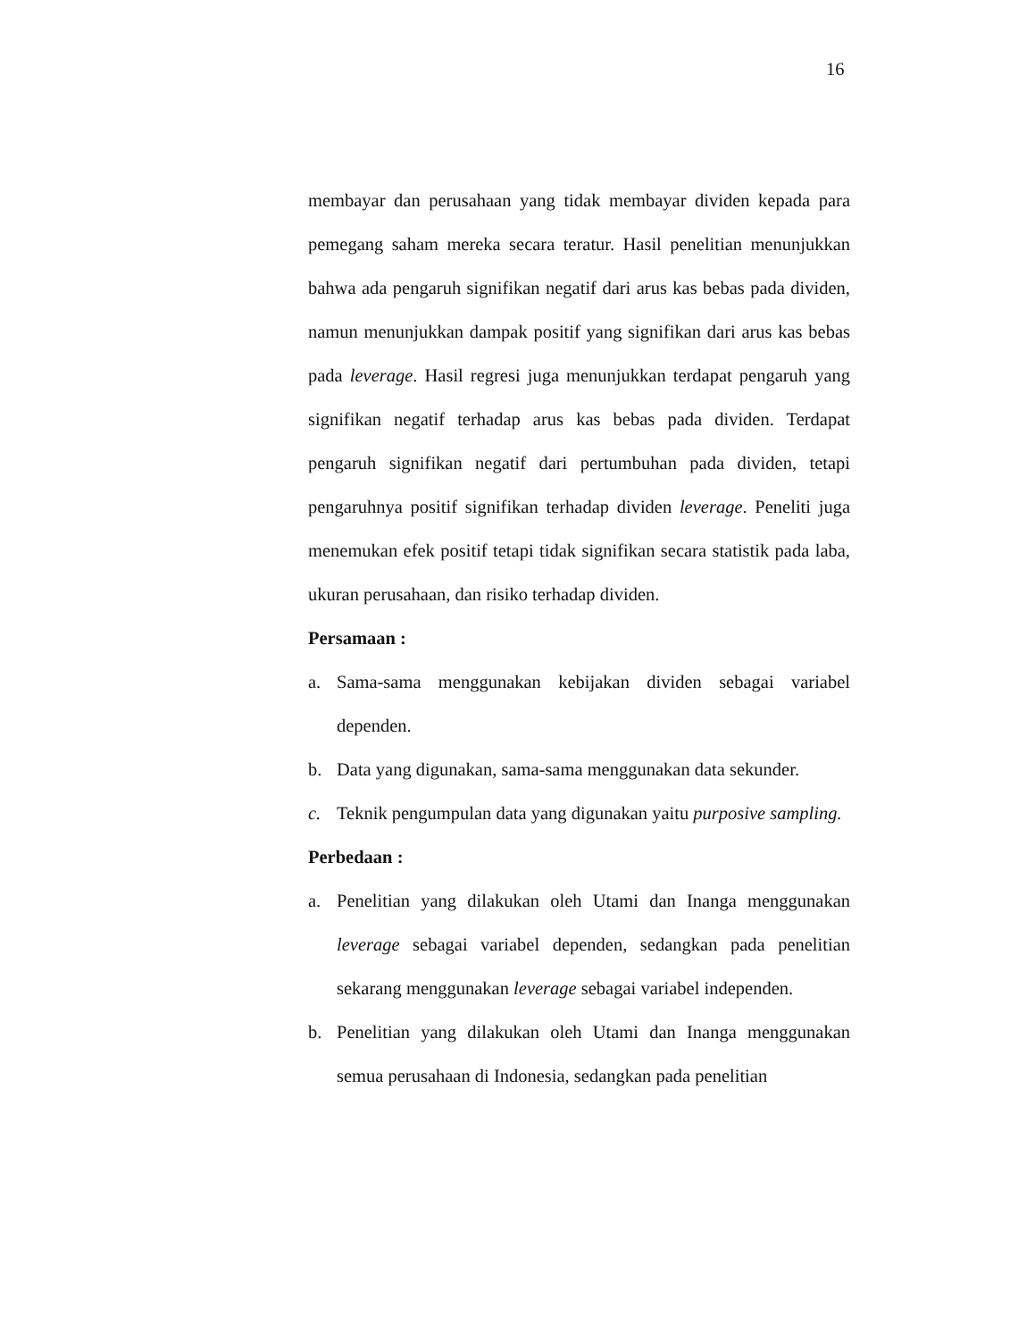16
membayar dan perusahaan yang tidak membayar dividen kepada para pemegang saham mereka secara teratur. Hasil penelitian menunjukkan bahwa ada pengaruh signifikan negatif dari arus kas bebas pada dividen, namun menunjukkan dampak positif yang signifikan dari arus kas bebas pada leverage. Hasil regresi juga menunjukkan terdapat pengaruh yang signifikan negatif terhadap arus kas bebas pada dividen. Terdapat pengaruh signifikan negatif dari pertumbuhan pada dividen, tetapi pengaruhnya positif signifikan terhadap dividen leverage. Peneliti juga menemukan efek positif tetapi tidak signifikan secara statistik pada laba, ukuran perusahaan, dan risiko terhadap dividen.
Persamaan :
a. Sama-sama menggunakan kebijakan dividen sebagai variabel dependen.
b. Data yang digunakan, sama-sama menggunakan data sekunder.
c. Teknik pengumpulan data yang digunakan yaitu purposive sampling.
Perbedaan :
a. Penelitian yang dilakukan oleh Utami dan Inanga menggunakan leverage sebagai variabel dependen, sedangkan pada penelitian sekarang menggunakan leverage sebagai variabel independen.
b. Penelitian yang dilakukan oleh Utami dan Inanga menggunakan semua perusahaan di Indonesia, sedangkan pada penelitian